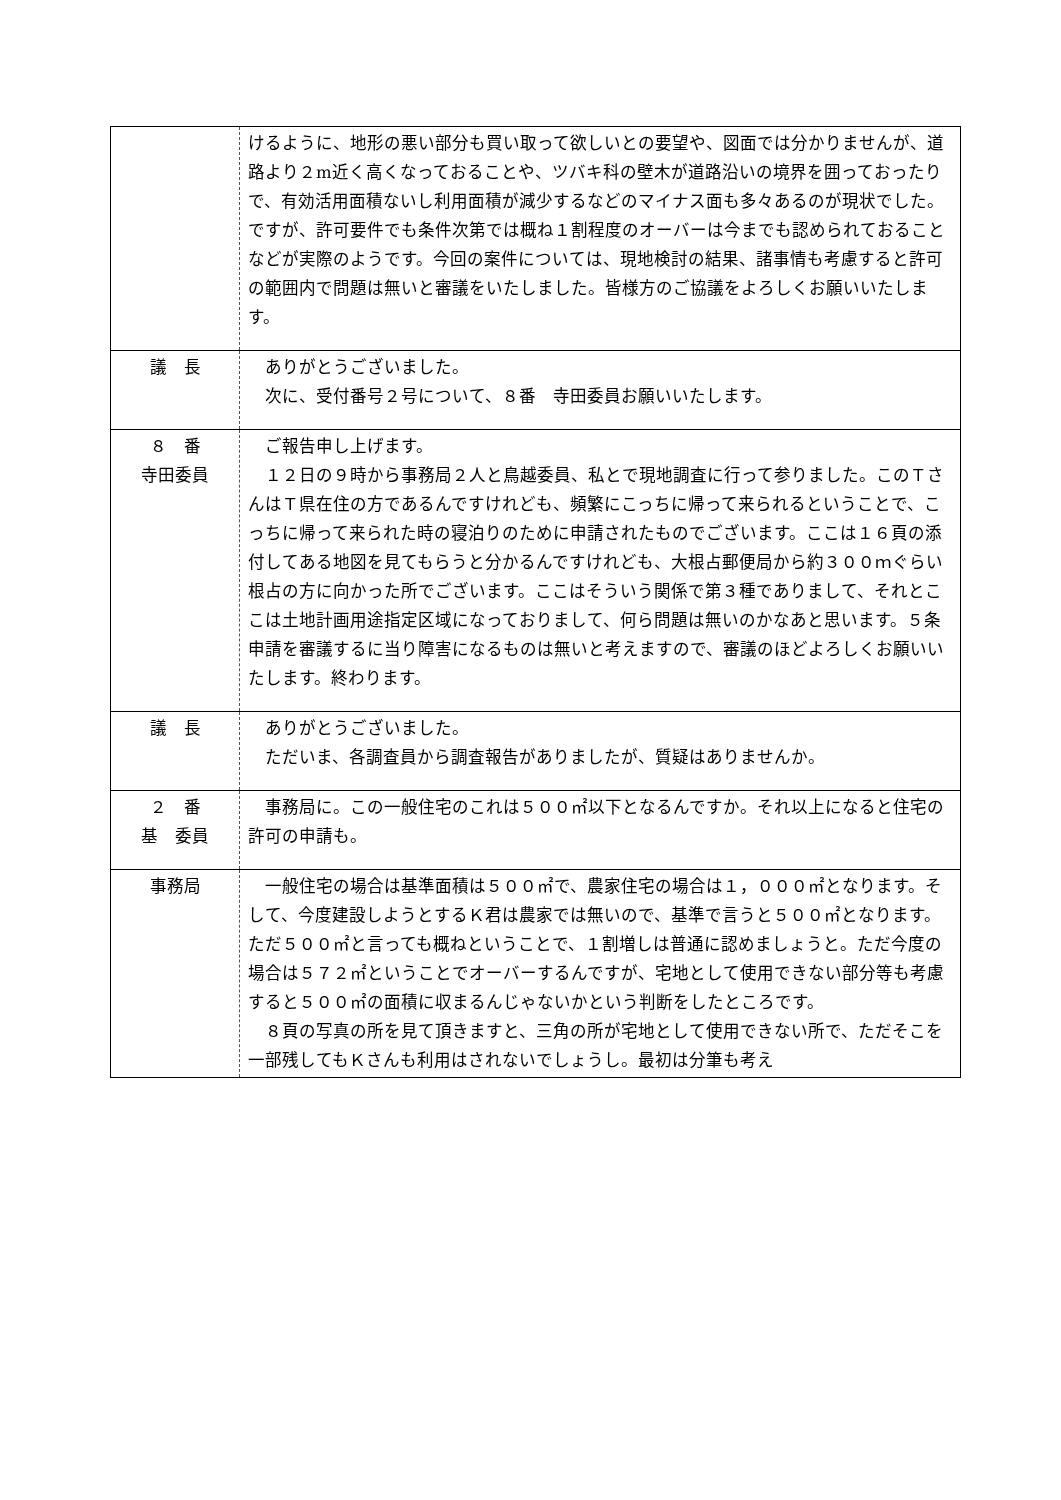| | けるように、地形の悪い部分も買い取って欲しいとの要望や、図面では分かりませんが、道路より２m近く高くなっておることや、ツバキ科の壁木が道路沿いの境界を囲っておったりで、有効活用面積ないし利用面積が減少するなどのマイナス面も多々あるのが現状でした。ですが、許可要件でも条件次第では概ね１割程度のオーバーは今までも認められておることなどが実際のようです。今回の案件については、現地検討の結果、諸事情も考慮すると許可の範囲内で問題は無いと審議をいたしました。皆様方のご協議をよろしくお願いいたします。 |
| 議 長 | ありがとうございました。 次に、受付番号２号について、８番 寺田委員お願いいたします。 |
| ８ 番 寺田委員 | ご報告申し上げます。 １２日の９時から事務局２人と鳥越委員、私とで現地調査に行って参りました。このＴさんはＴ県在住の方であるんですけれども、頻繁にこっちに帰って来られるということで、こっちに帰って来られた時の寝泊りのために申請されたものでございます。ここは１６頁の添付してある地図を見てもらうと分かるんですけれども、大根占郵便局から約３００ｍぐらい根占の方に向かった所でございます。ここはそういう関係で第３種でありまして、それとここは土地計画用途指定区域になっておりまして、何ら問題は無いのかなあと思います。５条申請を審議するに当り障害になるものは無いと考えますので、審議のほどよろしくお願いいたします。終わります。 |
| 議 長 | ありがとうございました。 ただいま、各調査員から調査報告がありましたが、質疑はありませんか。 |
| ２ 番 基 委員 | 事務局に。この一般住宅のこれは５００㎡以下となるんですか。それ以上になると住宅の許可の申請も。 |
| 事務局 | 一般住宅の場合は基準面積は５００㎡で、農家住宅の場合は１，０００㎡となります。そして、今度建設しようとするＫ君は農家では無いので、基準で言うと５００㎡となります。ただ５００㎡と言っても概ねということで、１割増しは普通に認めましょうと。ただ今度の場合は５７２㎡ということでオーバーするんですが、宅地として使用できない部分等も考慮すると５００㎡の面積に収まるんじゃないかという判断をしたところです。 ８頁の写真の所を見て頂きますと、三角の所が宅地として使用できない所で、ただそこを一部残してもＫさんも利用はされないでしょうし。最初は分筆も考え |